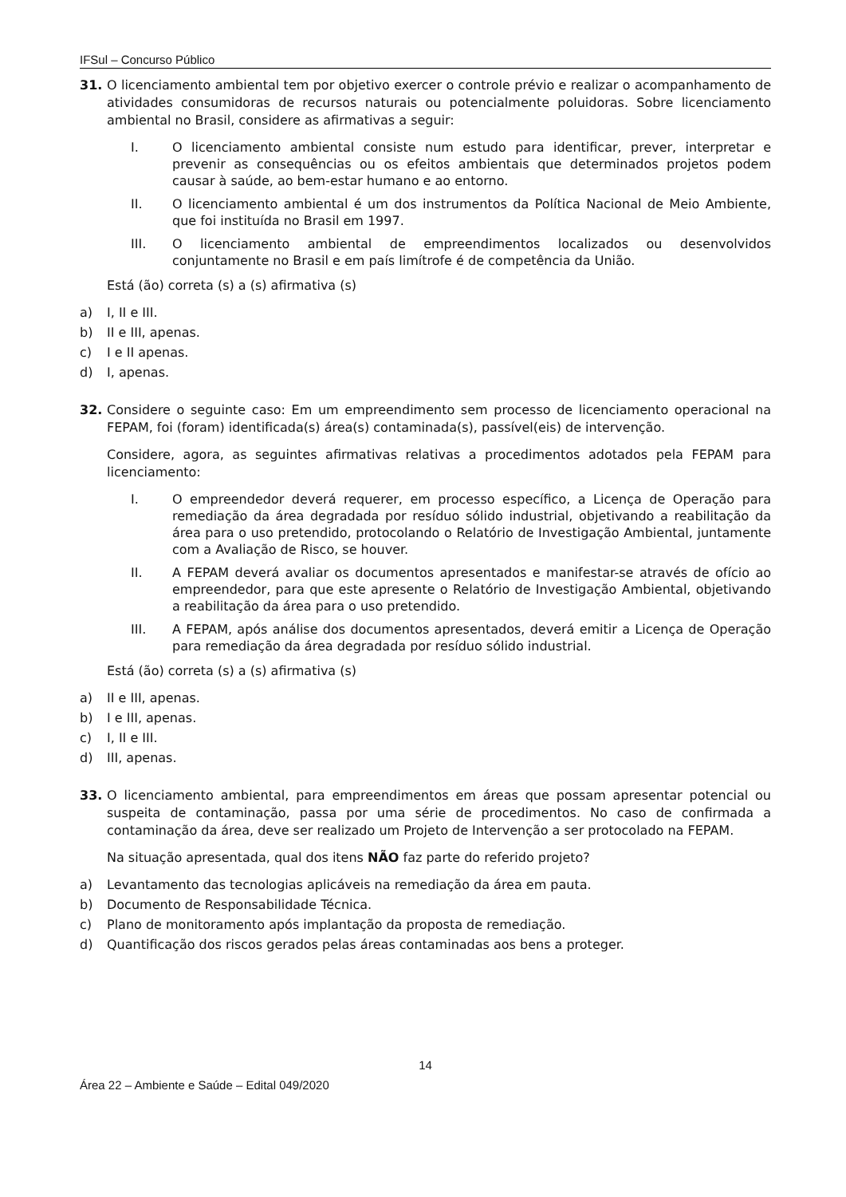IFSul – Concurso Público
31. O licenciamento ambiental tem por objetivo exercer o controle prévio e realizar o acompanhamento de atividades consumidoras de recursos naturais ou potencialmente poluidoras. Sobre licenciamento ambiental no Brasil, considere as afirmativas a seguir:
I. O licenciamento ambiental consiste num estudo para identificar, prever, interpretar e prevenir as consequências ou os efeitos ambientais que determinados projetos podem causar à saúde, ao bem-estar humano e ao entorno.
II. O licenciamento ambiental é um dos instrumentos da Política Nacional de Meio Ambiente, que foi instituída no Brasil em 1997.
III. O licenciamento ambiental de empreendimentos localizados ou desenvolvidos conjuntamente no Brasil e em país limítrofe é de competência da União.
Está (ão) correta (s) a (s) afirmativa (s)
a) I, II e III.
b) II e III, apenas.
c) I e II apenas.
d) I, apenas.
32. Considere o seguinte caso: Em um empreendimento sem processo de licenciamento operacional na FEPAM, foi (foram) identificada(s) área(s) contaminada(s), passível(eis) de intervenção.
Considere, agora, as seguintes afirmativas relativas a procedimentos adotados pela FEPAM para licenciamento:
I. O empreendedor deverá requerer, em processo específico, a Licença de Operação para remediação da área degradada por resíduo sólido industrial, objetivando a reabilitação da área para o uso pretendido, protocolando o Relatório de Investigação Ambiental, juntamente com a Avaliação de Risco, se houver.
II. A FEPAM deverá avaliar os documentos apresentados e manifestar-se através de ofício ao empreendedor, para que este apresente o Relatório de Investigação Ambiental, objetivando a reabilitação da área para o uso pretendido.
III. A FEPAM, após análise dos documentos apresentados, deverá emitir a Licença de Operação para remediação da área degradada por resíduo sólido industrial.
Está (ão) correta (s) a (s) afirmativa (s)
a) II e III, apenas.
b) I e III, apenas.
c) I, II e III.
d) III, apenas.
33. O licenciamento ambiental, para empreendimentos em áreas que possam apresentar potencial ou suspeita de contaminação, passa por uma série de procedimentos. No caso de confirmada a contaminação da área, deve ser realizado um Projeto de Intervenção a ser protocolado na FEPAM.
Na situação apresentada, qual dos itens NÃO faz parte do referido projeto?
a) Levantamento das tecnologias aplicáveis na remediação da área em pauta.
b) Documento de Responsabilidade Técnica.
c) Plano de monitoramento após implantação da proposta de remediação.
d) Quantificação dos riscos gerados pelas áreas contaminadas aos bens a proteger.
14
Área 22 – Ambiente e Saúde – Edital 049/2020